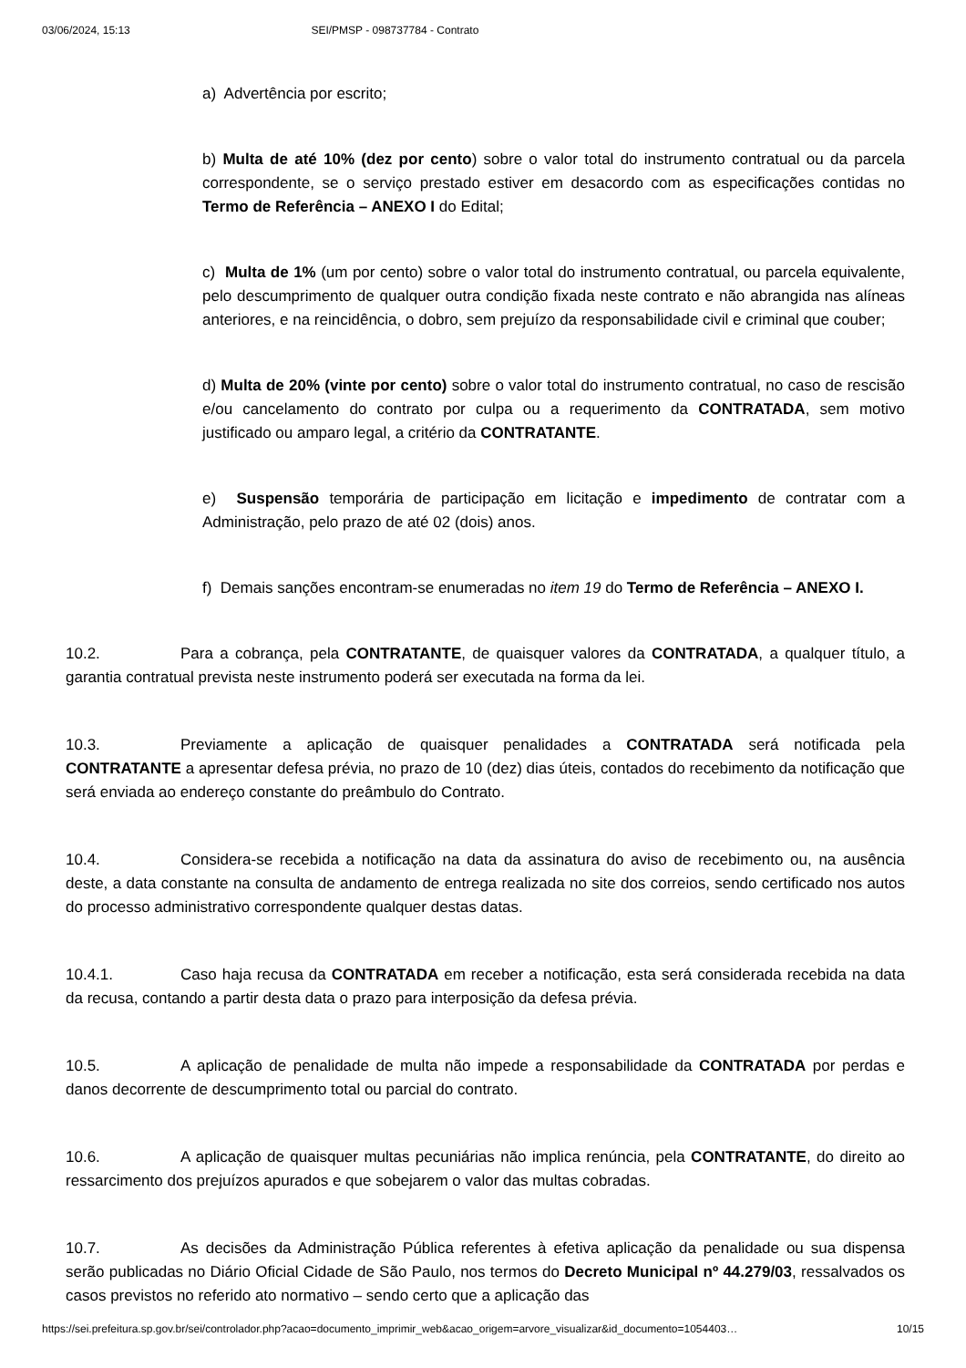03/06/2024, 15:13 SEI/PMSP - 098737784 - Contrato
a) Advertência por escrito;
b) Multa de até 10% (dez por cento) sobre o valor total do instrumento contratual ou da parcela correspondente, se o serviço prestado estiver em desacordo com as especificações contidas no Termo de Referência – ANEXO I do Edital;
c) Multa de 1% (um por cento) sobre o valor total do instrumento contratual, ou parcela equivalente, pelo descumprimento de qualquer outra condição fixada neste contrato e não abrangida nas alíneas anteriores, e na reincidência, o dobro, sem prejuízo da responsabilidade civil e criminal que couber;
d) Multa de 20% (vinte por cento) sobre o valor total do instrumento contratual, no caso de rescisão e/ou cancelamento do contrato por culpa ou a requerimento da CONTRATADA, sem motivo justificado ou amparo legal, a critério da CONTRATANTE.
e) Suspensão temporária de participação em licitação e impedimento de contratar com a Administração, pelo prazo de até 02 (dois) anos.
f) Demais sanções encontram-se enumeradas no item 19 do Termo de Referência – ANEXO I.
10.2. Para a cobrança, pela CONTRATANTE, de quaisquer valores da CONTRATADA, a qualquer título, a garantia contratual prevista neste instrumento poderá ser executada na forma da lei.
10.3. Previamente a aplicação de quaisquer penalidades a CONTRATADA será notificada pela CONTRATANTE a apresentar defesa prévia, no prazo de 10 (dez) dias úteis, contados do recebimento da notificação que será enviada ao endereço constante do preâmbulo do Contrato.
10.4. Considera-se recebida a notificação na data da assinatura do aviso de recebimento ou, na ausência deste, a data constante na consulta de andamento de entrega realizada no site dos correios, sendo certificado nos autos do processo administrativo correspondente qualquer destas datas.
10.4.1. Caso haja recusa da CONTRATADA em receber a notificação, esta será considerada recebida na data da recusa, contando a partir desta data o prazo para interposição da defesa prévia.
10.5. A aplicação de penalidade de multa não impede a responsabilidade da CONTRATADA por perdas e danos decorrente de descumprimento total ou parcial do contrato.
10.6. A aplicação de quaisquer multas pecuniárias não implica renúncia, pela CONTRATANTE, do direito ao ressarcimento dos prejuízos apurados e que sobejarem o valor das multas cobradas.
10.7. As decisões da Administração Pública referentes à efetiva aplicação da penalidade ou sua dispensa serão publicadas no Diário Oficial Cidade de São Paulo, nos termos do Decreto Municipal nº 44.279/03, ressalvados os casos previstos no referido ato normativo – sendo certo que a aplicação das
https://sei.prefeitura.sp.gov.br/sei/controlador.php?acao=documento_imprimir_web&acao_origem=arvore_visualizar&id_documento=1054403… 10/15